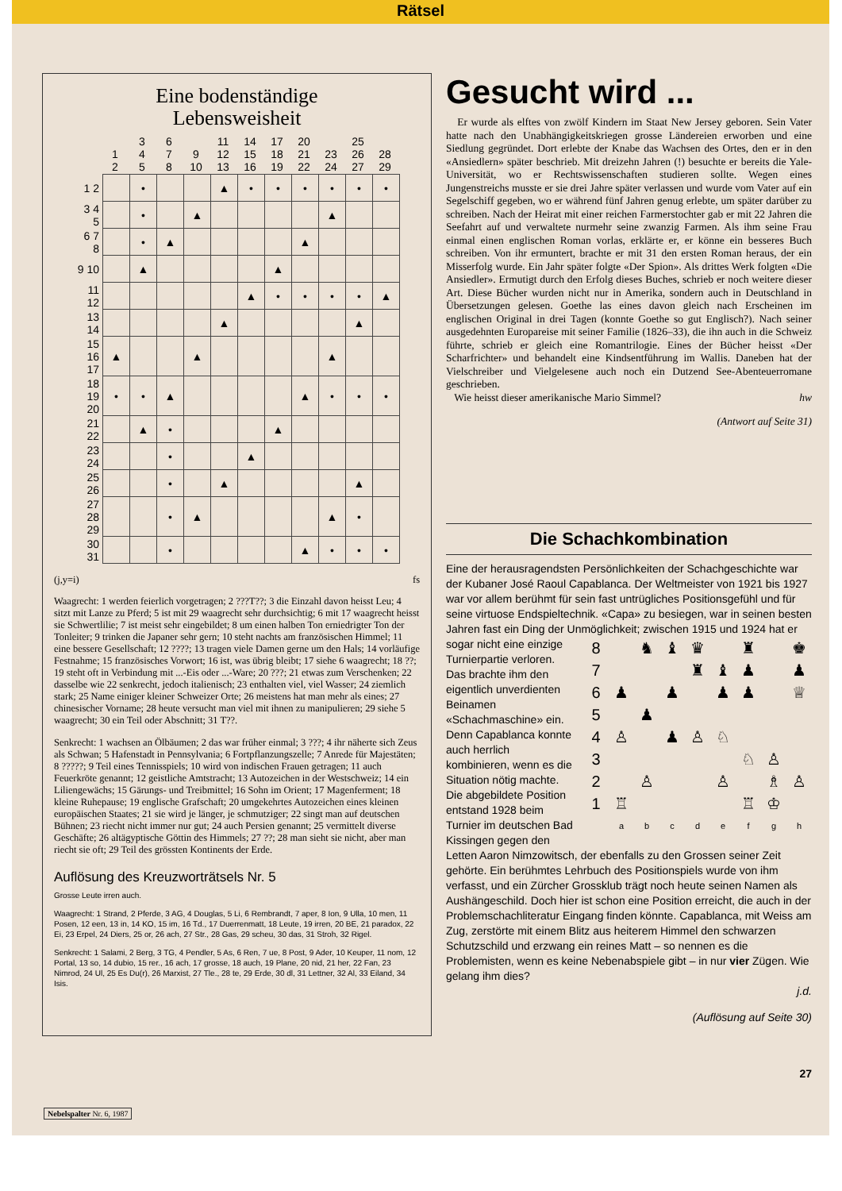Rätsel
Eine bodenständige
Lebensweisheit
| | 1 2 | 3 4 5 | 6 7 8 | 9 10 | 11 12 13 | 14 15 16 | 17 18 19 | 20 21 22 | 23 24 | 25 26 27 | 28 29 |
| --- | --- | --- | --- | --- | --- | --- | --- | --- | --- | --- | --- |
| 1 2 | | • | | | ▲ | • | • | • | • | • | • |
| 3 4 5 | | • | | ▲ | | | | | ▲ | | |
| 6 7 8 | | • | ▲ | | | | | ▲ | | | |
| 9 10 | | ▲ | | | | | ▲ | | | | |
| 11 12 | | | | | | ▲ | • | • | • | • | ▲ |
| 13 14 | | | | | ▲ | | | | | ▲ | |
| 15 16 17 | ▲ | | | ▲ | | | | | ▲ | | |
| 18 19 20 | • | • | ▲ | | | | | ▲ | • | • | • |
| 21 22 | | ▲ | • | | | | ▲ | | | | |
| 23 24 | | | • | | | ▲ | | | | | |
| 25 26 | | | • | | ▲ | | | | | ▲ | |
| 27 28 29 | | | • | ▲ | | | | | ▲ | • | |
| 30 31 | | | • | | | | | ▲ | • | • | • |
(j,y=i) fs
Waagrecht: 1 werden feierlich vorgetragen; 2 ???T??; 3 die Einzahl davon heisst Leu; 4 sitzt mit Lanze zu Pferd; 5 ist mit 29 waagrecht sehr durchsichtig; 6 mit 17 waagrecht heisst sie Schwertlilie; 7 ist meist sehr eingebildet; 8 um einen halben Ton erniedrigter Ton der Tonleiter; 9 trinken die Japaner sehr gern; 10 steht nachts am französischen Himmel; 11 eine bessere Gesellschaft; 12 ????; 13 tragen viele Damen gerne um den Hals; 14 vorläufige Festnahme; 15 französisches Vorwort; 16 ist, was übrig bleibt; 17 siehe 6 waagrecht; 18 ??; 19 steht oft in Verbindung mit ...-Eis oder ...-Ware; 20 ???; 21 etwas zum Verschenken; 22 dasselbe wie 22 senkrecht, jedoch italienisch; 23 enthalten viel, viel Wasser; 24 ziemlich stark; 25 Name einiger kleiner Schweizer Orte; 26 meistens hat man mehr als eines; 27 chinesischer Vorname; 28 heute versucht man viel mit ihnen zu manipulieren; 29 siehe 5 waagrecht; 30 ein Teil oder Abschnitt; 31 T??.
Senkrecht: 1 wachsen an Ölbäumen; 2 das war früher einmal; 3 ???; 4 ihr näherte sich Zeus als Schwan; 5 Hafenstadt in Pennsylvania; 6 Fortpflanzungszelle; 7 Anrede für Majestäten; 8 ?????; 9 Teil eines Tennisspiels; 10 wird von indischen Frauen getragen; 11 auch Feuerkröte genannt; 12 geistliche Amtstracht; 13 Autozeichen in der Westschweiz; 14 ein Liliengewächs; 15 Gärungs- und Treibmittel; 16 Sohn im Orient; 17 Magenferment; 18 kleine Ruhepause; 19 englische Grafschaft; 20 umgekehrtes Autozeichen eines kleinen europäischen Staates; 21 sie wird je länger, je schmutziger; 22 singt man auf deutschen Bühnen; 23 riecht nicht immer nur gut; 24 auch Persien genannt; 25 vermittelt diverse Geschäfte; 26 altägyptische Göttin des Himmels; 27 ??; 28 man sieht sie nicht, aber man riecht sie oft; 29 Teil des grössten Kontinents der Erde.
Auflösung des Kreuzworträtsels Nr. 5
Grosse Leute irren auch.
Waagrecht: 1 Strand, 2 Pferde, 3 AG, 4 Douglas, 5 Li, 6 Rembrandt, 7 aper, 8 Ion, 9 Ulla, 10 men, 11 Posen, 12 een, 13 in, 14 KO, 15 im, 16 Td., 17 Duerrenmatt, 18 Leute, 19 irren, 20 BE, 21 paradox, 22 Ei, 23 Erpel, 24 Diers, 25 or, 26 ach, 27 Str., 28 Gas, 29 scheu, 30 das, 31 Stroh, 32 Rigel.
Senkrecht: 1 Salami, 2 Berg, 3 TG, 4 Pendler, 5 As, 6 Ren, 7 ue, 8 Post, 9 Ader, 10 Keuper, 11 nom, 12 Portal, 13 so, 14 dubio, 15 rer., 16 ach, 17 grosse, 18 auch, 19 Plane, 20 nid, 21 her, 22 Fan, 23 Nimrod, 24 Ul, 25 Es Du(r), 26 Marxist, 27 Tle., 28 te, 29 Erde, 30 dl, 31 Lettner, 32 Al, 33 Eiland, 34 Isis.
Gesucht wird ...
Er wurde als elftes von zwölf Kindern im Staat New Jersey geboren. Sein Vater hatte nach den Unabhängigkeitskriegen grosse Ländereien erworben und eine Siedlung gegründet. Dort erlebte der Knabe das Wachsen des Ortes, den er in den «Ansiedlern» später beschrieb. Mit dreizehn Jahren (!) besuchte er bereits die Yale-Universität, wo er Rechtswissenschaften studieren sollte. Wegen eines Jungenstreichs musste er sie drei Jahre später verlassen und wurde vom Vater auf ein Segelschiff gegeben, wo er während fünf Jahren genug erlebte, um später darüber zu schreiben. Nach der Heirat mit einer reichen Farmerstochter gab er mit 22 Jahren die Seefahrt auf und verwaltete nurmehr seine zwanzig Farmen. Als ihm seine Frau einmal einen englischen Roman vorlas, erklärte er, er könne ein besseres Buch schreiben. Von ihr ermuntert, brachte er mit 31 den ersten Roman heraus, der ein Misserfolg wurde. Ein Jahr später folgte «Der Spion». Als drittes Werk folgten «Die Ansiedler». Ermutigt durch den Erfolg dieses Buches, schrieb er noch weitere dieser Art. Diese Bücher wurden nicht nur in Amerika, sondern auch in Deutschland in Übersetzungen gelesen. Goethe las eines davon gleich nach Erscheinen im englischen Original in drei Tagen (konnte Goethe so gut Englisch?). Nach seiner ausgedehnten Europareise mit seiner Familie (1826–33), die ihn auch in die Schweiz führte, schrieb er gleich eine Romantrilogie. Eines der Bücher heisst «Der Scharfrichter» und behandelt eine Kindsentführung im Wallis. Daneben hat der Vielschreiber und Vielgelesene auch noch ein Dutzend See-Abenteuerromane geschrieben.
Wie heisst dieser amerikanische Mario Simmel? hw
(Antwort auf Seite 31)
Die Schachkombination
Eine der herausragendsten Persönlichkeiten der Schachgeschichte war der Kubaner José Raoul Capablanca. Der Weltmeister von 1921 bis 1927 war vor allem berühmt für sein fast untrügliches Positionsgefühl und für seine virtuose Endspieltechnik. «Capa» zu besiegen, war in seinen besten Jahren fast ein Ding der Unmöglichkeit; zwischen 1915 und 1924 hat er
| 8 | | ♞ | ♝ | ♛ | | ♜ | | ♚ |
| 7 | | | | ♜ | ♝ | ♟ | | ♟ |
| 6 | ♟ | | ♟ | | ♟ | ♟ | | ♕ |
| 5 | | ♟ | | | | | | |
| 4 | ♙ | | ♟ | ♙ | ♘ | | | |
| 3 | | | | | | ♘ | ♙ | |
| 2 | | ♙ | | | ♙ | | ♗ | ♙ |
| 1 | ♖ | | | | | ♖ | ♔ | |
| | a | b | c | d | e | f | g | h |
sogar nicht eine einzige Turnierpartie verloren. Das brachte ihm den eigentlich unverdienten Beinamen «Schachmaschine» ein. Denn Capablanca konnte auch herrlich kombinieren, wenn es die Situation nötig machte. Die abgebildete Position entstand 1928 beim Turnier im deutschen Bad Kissingen gegen den Letten Aaron Nimzowitsch, der ebenfalls zu den Grossen seiner Zeit gehörte. Ein berühmtes Lehrbuch des Positionspiels wurde von ihm verfasst, und ein Zürcher Grossklub trägt noch heute seinen Namen als Aushängeschild. Doch hier ist schon eine Position erreicht, die auch in der Problemschachliteratur Eingang finden könnte. Capablanca, mit Weiss am Zug, zerstörte mit einem Blitz aus heiterem Himmel den schwarzen Schutzschild und erzwang ein reines Matt – so nennen es die Problemisten, wenn es keine Nebenabspiele gibt – in nur vier Zügen. Wie gelang ihm dies?
j.d.
(Auflösung auf Seite 30)
27
Nebelspalter Nr. 6, 1987